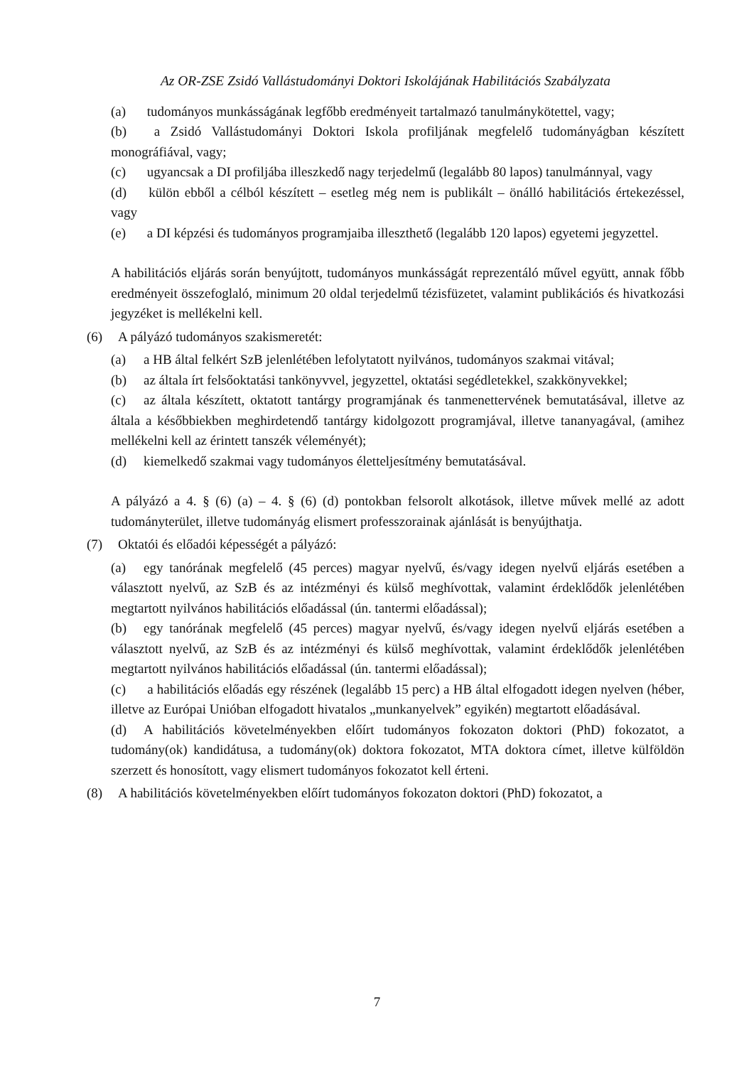Az OR-ZSE Zsidó Vallástudományi Doktori Iskolájának Habilitációs Szabályzata
(a) tudományos munkásságának legfőbb eredményeit tartalmazó tanulmánykötettel, vagy;
(b) a Zsidó Vallástudományi Doktori Iskola profiljának megfelelő tudományágban készített monográfiával, vagy;
(c) ugyancsak a DI profiljába illeszkedő nagy terjedelmű (legalább 80 lapos) tanulmánnyal, vagy
(d) külön ebből a célból készített – esetleg még nem is publikált – önálló habilitációs értekezéssel, vagy
(e) a DI képzési és tudományos programjaiba illeszthető (legalább 120 lapos) egyetemi jegyzettel.
A habilitációs eljárás során benyújtott, tudományos munkásságát reprezentáló művel együtt, annak főbb eredményeit összefoglaló, minimum 20 oldal terjedelmű tézisfüzetet, valamint publikációs és hivatkozási jegyzéket is mellékelni kell.
(6) A pályázó tudományos szakismeretét:
(a) a HB által felkért SzB jelenlétében lefolytatott nyilvános, tudományos szakmai vitával;
(b) az általa írt felsőoktatási tankönyvvel, jegyzettel, oktatási segédletekkel, szakkönyvekkel;
(c) az általa készített, oktatott tantárgy programjának és tanmenettervének bemutatásával, illetve az általa a későbbiekben meghirdetendő tantárgy kidolgozott programjával, illetve tananyagával, (amihez mellékelni kell az érintett tanszék véleményét);
(d) kiemelkedő szakmai vagy tudományos életteljesítmény bemutatásával.
A pályázó a 4. § (6) (a) – 4. § (6) (d) pontokban felsorolt alkotások, illetve művek mellé az adott tudományterület, illetve tudományág elismert professzorainak ajánlását is benyújthatja.
(7) Oktatói és előadói képességét a pályázó:
(a) egy tanórának megfelelő (45 perces) magyar nyelvű, és/vagy idegen nyelvű eljárás esetében a választott nyelvű, az SzB és az intézményi és külső meghívottak, valamint érdeklődők jelenlétében megtartott nyilvános habilitációs előadással (ún. tantermi előadással);
(b) egy tanórának megfelelő (45 perces) magyar nyelvű, és/vagy idegen nyelvű eljárás esetében a választott nyelvű, az SzB és az intézményi és külső meghívottak, valamint érdeklődők jelenlétében megtartott nyilvános habilitációs előadással (ún. tantermi előadással);
(c) a habilitációs előadás egy részének (legalább 15 perc) a HB által elfogadott idegen nyelven (héber, illetve az Európai Unióban elfogadott hivatalos „munkanyelvek” egyikén) megtartott előadásával.
(d) A habilitációs követelményekben előírt tudományos fokozaton doktori (PhD) fokozatot, a tudomány(ok) kandidátusa, a tudomány(ok) doktora fokozatot, MTA doktora címet, illetve külföldön szerzett és honosított, vagy elismert tudományos fokozatot kell érteni.
(8) A habilitációs követelményekben előírt tudományos fokozaton doktori (PhD) fokozatot, a
7